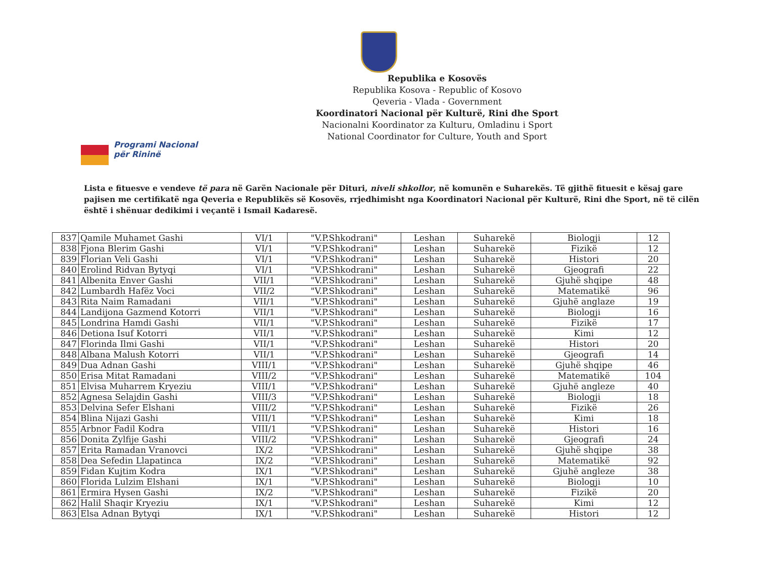Republika e Kosovës
Republika Kosova - Republic of Kosovo
Qeveria - Vlada - Government
Koordinatori Nacional për Kulturë, Rini dhe Sport
Nacionalni Koordinator za Kulturu, Omladinu i Sport
National Coordinator for Culture, Youth and Sport
Programi Nacional
për Rininë
Lista e fituesve e vendeve të para në Garën Nacionale për Dituri, niveli shkollor, në komunën e Suharekës. Të gjithë fituesit e kësaj gare pajisen me certifikatë nga Qeveria e Republikës së Kosovës, rrjedhimisht nga Koordinatori Nacional për Kulturë, Rini dhe Sport, në të cilën është i shënuar dedikimi i veçantë i Ismail Kadaresë.
| 837 | Qamile Muhamet Gashi | VI/1 | "V.P.Shkodrani" | Leshan | Suharekë | Biologji | 12 |
| 838 | Fjona Blerim Gashi | VI/1 | "V.P.Shkodrani" | Leshan | Suharekë | Fizikë | 12 |
| 839 | Florian Veli Gashi | VI/1 | "V.P.Shkodrani" | Leshan | Suharekë | Histori | 20 |
| 840 | Erolind Ridvan Bytyqi | VI/1 | "V.P.Shkodrani" | Leshan | Suharekë | Gjeografi | 22 |
| 841 | Albenita Enver Gashi | VII/1 | "V.P.Shkodrani" | Leshan | Suharekë | Gjuhë shqipe | 48 |
| 842 | Lumbardh Hafëz Voci | VII/2 | "V.P.Shkodrani" | Leshan | Suharekë | Matematikë | 96 |
| 843 | Rita Naim Ramadani | VII/1 | "V.P.Shkodrani" | Leshan | Suharekë | Gjuhë anglaze | 19 |
| 844 | Landijona Gazmend Kotorri | VII/1 | "V.P.Shkodrani" | Leshan | Suharekë | Biologji | 16 |
| 845 | Londrina Hamdi Gashi | VII/1 | "V.P.Shkodrani" | Leshan | Suharekë | Fizikë | 17 |
| 846 | Detiona Isuf Kotorri | VII/1 | "V.P.Shkodrani" | Leshan | Suharekë | Kimi | 12 |
| 847 | Florinda Ilmi Gashi | VII/1 | "V.P.Shkodrani" | Leshan | Suharekë | Histori | 20 |
| 848 | Albana Malush Kotorri | VII/1 | "V.P.Shkodrani" | Leshan | Suharekë | Gjeografi | 14 |
| 849 | Dua Adnan Gashi | VIII/1 | "V.P.Shkodrani" | Leshan | Suharekë | Gjuhë shqipe | 46 |
| 850 | Erisa Mitat Ramadani | VIII/2 | "V.P.Shkodrani" | Leshan | Suharekë | Matematikë | 104 |
| 851 | Elvisa Muharrem Kryeziu | VIII/1 | "V.P.Shkodrani" | Leshan | Suharekë | Gjuhë angleze | 40 |
| 852 | Agnesa Selajdin Gashi | VIII/3 | "V.P.Shkodrani" | Leshan | Suharekë | Biologji | 18 |
| 853 | Delvina Sefer Elshani | VIII/2 | "V.P.Shkodrani" | Leshan | Suharekë | Fizikë | 26 |
| 854 | Blina Nijazi Gashi | VIII/1 | "V.P.Shkodrani" | Leshan | Suharekë | Kimi | 18 |
| 855 | Arbnor Fadil Kodra | VIII/1 | "V.P.Shkodrani" | Leshan | Suharekë | Histori | 16 |
| 856 | Donita Zylfije Gashi | VIII/2 | "V.P.Shkodrani" | Leshan | Suharekë | Gjeografi | 24 |
| 857 | Erita Ramadan Vranovci | IX/2 | "V.P.Shkodrani" | Leshan | Suharekë | Gjuhë shqipe | 38 |
| 858 | Dea Sefedin Llapatinca | IX/2 | "V.P.Shkodrani" | Leshan | Suharekë | Matematikë | 92 |
| 859 | Fidan Kujtim Kodra | IX/1 | "V.P.Shkodrani" | Leshan | Suharekë | Gjuhë angleze | 38 |
| 860 | Florida Lulzim Elshani | IX/1 | "V.P.Shkodrani" | Leshan | Suharekë | Biologji | 10 |
| 861 | Ermira Hysen Gashi | IX/2 | "V.P.Shkodrani" | Leshan | Suharekë | Fizikë | 20 |
| 862 | Halil Shaqir Kryeziu | IX/1 | "V.P.Shkodrani" | Leshan | Suharekë | Kimi | 12 |
| 863 | Elsa Adnan Bytyqi | IX/1 | "V.P.Shkodrani" | Leshan | Suharekë | Histori | 12 |